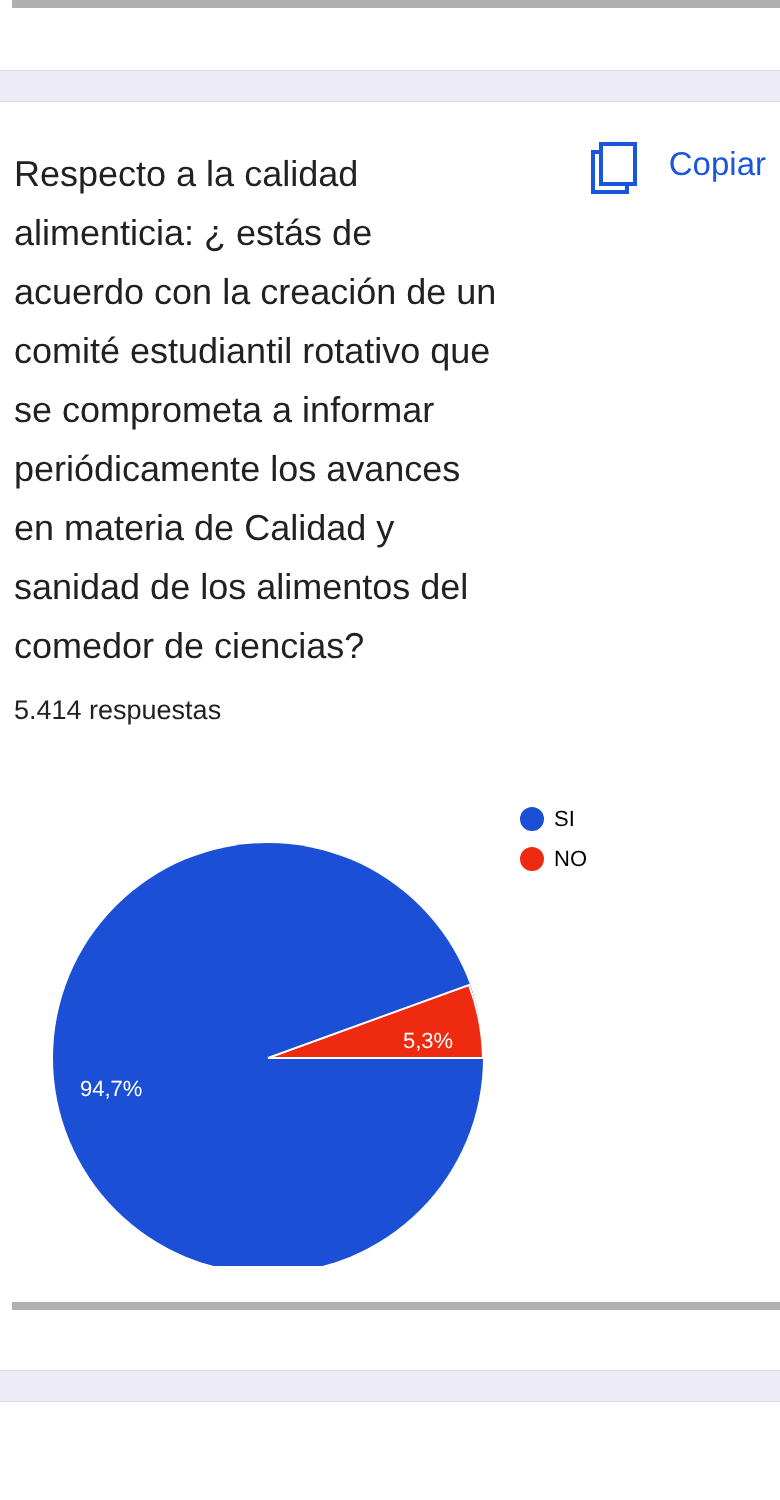Respecto a la calidad alimenticia: ¿ estás de acuerdo con la creación de un comité estudiantil rotativo que se comprometa a informar periódicamente los avances en materia de Calidad y sanidad de los alimentos del comedor de ciencias?
Copiar
5.414 respuestas
5,3%
94,7%
SI
NO